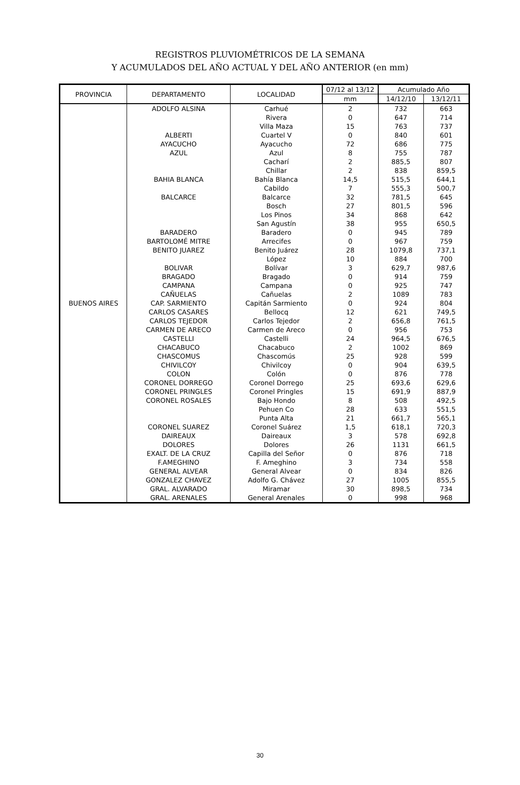REGISTROS PLUVIOMÉTRICOS DE LA SEMANA
Y ACUMULADOS DEL AÑO ACTUAL Y DEL AÑO ANTERIOR (en mm)
| PROVINCIA | DEPARTAMENTO | LOCALIDAD | 07/12 al 13/12 | Acumulado Año | |
| --- | --- | --- | --- | --- | --- |
| | | | mm | 14/12/10 | 13/12/11 |
| BUENOS AIRES | ADOLFO ALSINA | Carhué | 2 | 732 | 663 |
| | | Rivera | 0 | 647 | 714 |
| | | Villa Maza | 15 | 763 | 737 |
| | ALBERTI | Cuartel V | 0 | 840 | 601 |
| | AYACUCHO | Ayacucho | 72 | 686 | 775 |
| | AZUL | Azul | 8 | 755 | 787 |
| | | Cacharí | 2 | 885,5 | 807 |
| | | Chillar | 2 | 838 | 859,5 |
| | BAHIA BLANCA | Bahía Blanca | 14,5 | 515,5 | 644,1 |
| | | Cabildo | 7 | 555,3 | 500,7 |
| | BALCARCE | Balcarce | 32 | 781,5 | 645 |
| | | Bosch | 27 | 801,5 | 596 |
| | | Los Pinos | 34 | 868 | 642 |
| | | San Agustín | 38 | 955 | 650,5 |
| | BARADERO | Baradero | 0 | 945 | 789 |
| | BARTOLOMÉ MITRE | Arrecifes | 0 | 967 | 759 |
| | BENITO JUAREZ | Benito Juárez | 28 | 1079,8 | 737,1 |
| | | López | 10 | 884 | 700 |
| | BOLIVAR | Bolívar | 3 | 629,7 | 987,6 |
| | BRAGADO | Bragado | 0 | 914 | 759 |
| | CAMPANA | Campana | 0 | 925 | 747 |
| | CAÑUELAS | Cañuelas | 2 | 1089 | 783 |
| | CAP. SARMIENTO | Capitán Sarmiento | 0 | 924 | 804 |
| | CARLOS CASARES | Bellocq | 12 | 621 | 749,5 |
| | CARLOS TEJEDOR | Carlos Tejedor | 2 | 656,8 | 761,5 |
| | CARMEN DE ARECO | Carmen de Areco | 0 | 956 | 753 |
| | CASTELLI | Castelli | 24 | 964,5 | 676,5 |
| | CHACABUCO | Chacabuco | 2 | 1002 | 869 |
| | CHASCOMUS | Chascomús | 25 | 928 | 599 |
| | CHIVILCOY | Chivilcoy | 0 | 904 | 639,5 |
| | COLON | Colón | 0 | 876 | 778 |
| | CORONEL DORREGO | Coronel Dorrego | 25 | 693,6 | 629,6 |
| | CORONEL PRINGLES | Coronel Pringles | 15 | 691,9 | 887,9 |
| | CORONEL ROSALES | Bajo Hondo | 8 | 508 | 492,5 |
| | | Pehuen Co | 28 | 633 | 551,5 |
| | | Punta Alta | 21 | 661,7 | 565,1 |
| | CORONEL SUAREZ | Coronel Suárez | 1,5 | 618,1 | 720,3 |
| | DAIREAUX | Daireaux | 3 | 578 | 692,8 |
| | DOLORES | Dolores | 26 | 1131 | 661,5 |
| | EXALT. DE LA CRUZ | Capilla del Señor | 0 | 876 | 718 |
| | F.AMEGHINO | F. Ameghino | 3 | 734 | 558 |
| | GENERAL ALVEAR | General Alvear | 0 | 834 | 826 |
| | GONZALEZ CHAVEZ | Adolfo G. Chávez | 27 | 1005 | 855,5 |
| | GRAL. ALVARADO | Miramar | 30 | 898,5 | 734 |
| | GRAL. ARENALES | General Arenales | 0 | 998 | 968 |
30